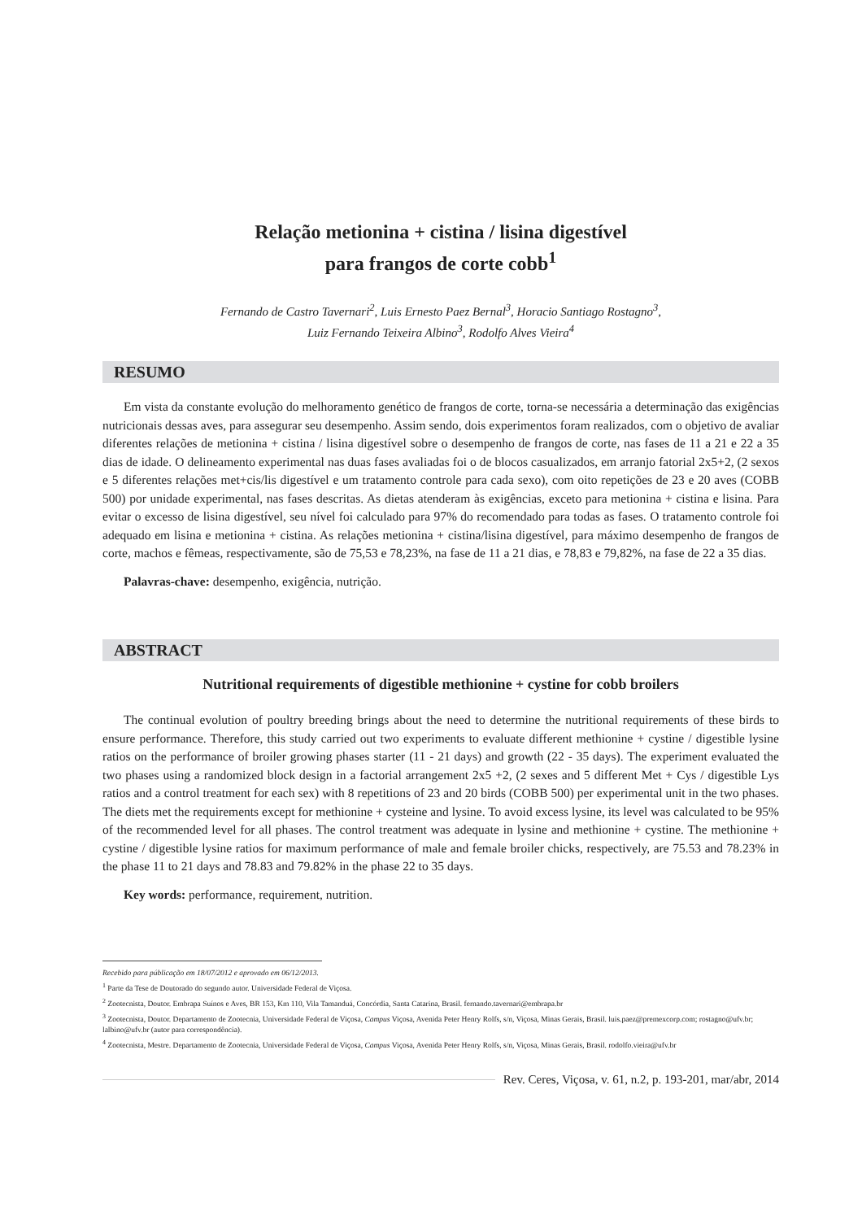Relação metionina + cistina / lisina digestível
para frangos de corte cobb<sup>1</sup>
Fernando de Castro Tavernari<sup>2</sup>, Luis Ernesto Paez Bernal<sup>3</sup>, Horacio Santiago Rostagno<sup>3</sup>,
Luiz Fernando Teixeira Albino<sup>3</sup>, Rodolfo Alves Vieira<sup>4</sup>
RESUMO
Em vista da constante evolução do melhoramento genético de frangos de corte, torna-se necessária a determinação das exigências nutricionais dessas aves, para assegurar seu desempenho. Assim sendo, dois experimentos foram realizados, com o objetivo de avaliar diferentes relações de metionina + cistina / lisina digestível sobre o desempenho de frangos de corte, nas fases de 11 a 21 e 22 a 35 dias de idade. O delineamento experimental nas duas fases avaliadas foi o de blocos casualizados, em arranjo fatorial 2x5+2, (2 sexos e 5 diferentes relações met+cis/lis digestível e um tratamento controle para cada sexo), com oito repetições de 23 e 20 aves (COBB 500) por unidade experimental, nas fases descritas. As dietas atenderam às exigências, exceto para metionina + cistina e lisina. Para evitar o excesso de lisina digestível, seu nível foi calculado para 97% do recomendado para todas as fases. O tratamento controle foi adequado em lisina e metionina + cistina. As relações metionina + cistina/lisina digestível, para máximo desempenho de frangos de corte, machos e fêmeas, respectivamente, são de 75,53 e 78,23%, na fase de 11 a 21 dias, e 78,83 e 79,82%, na fase de 22 a 35 dias.
Palavras-chave: desempenho, exigência, nutrição.
ABSTRACT
Nutritional requirements of digestible methionine + cystine for cobb broilers
The continual evolution of poultry breeding brings about the need to determine the nutritional requirements of these birds to ensure performance. Therefore, this study carried out two experiments to evaluate different methionine + cystine / digestible lysine ratios on the performance of broiler growing phases starter (11 - 21 days) and growth (22 - 35 days). The experiment evaluated the two phases using a randomized block design in a factorial arrangement 2x5 +2, (2 sexes and 5 different Met + Cys / digestible Lys ratios and a control treatment for each sex) with 8 repetitions of 23 and 20 birds (COBB 500) per experimental unit in the two phases. The diets met the requirements except for methionine + cysteine and lysine. To avoid excess lysine, its level was calculated to be 95% of the recommended level for all phases. The control treatment was adequate in lysine and methionine + cystine. The methionine + cystine / digestible lysine ratios for maximum performance of male and female broiler chicks, respectively, are 75.53 and 78.23% in the phase 11 to 21 days and 78.83 and 79.82% in the phase 22 to 35 days.
Key words: performance, requirement, nutrition.
Recebido para públicação em 18/07/2012 e aprovado em 06/12/2013.
<sup>1</sup> Parte da Tese de Doutorado do segundo autor. Universidade Federal de Viçosa.
<sup>2</sup> Zootecnista, Doutor. Embrapa Suínos e Aves, BR 153, Km 110, Vila Tamanduá, Concórdia, Santa Catarina, Brasil. fernando.tavernari@embrapa.br
<sup>3</sup> Zootecnista, Doutor. Departamento de Zootecnia, Universidade Federal de Viçosa, Campus Viçosa, Avenida Peter Henry Rolfs, s/n, Viçosa, Minas Gerais, Brasil. luis.paez@premexcorp.com; rostagno@ufv.br; lalbino@ufv.br (autor para correspondência).
<sup>4</sup> Zootecnista, Mestre. Departamento de Zootecnia, Universidade Federal de Viçosa, Campus Viçosa, Avenida Peter Henry Rolfs, s/n, Viçosa, Minas Gerais, Brasil. rodolfo.vieira@ufv.br
Rev. Ceres, Viçosa, v. 61, n.2, p. 193-201, mar/abr, 2014